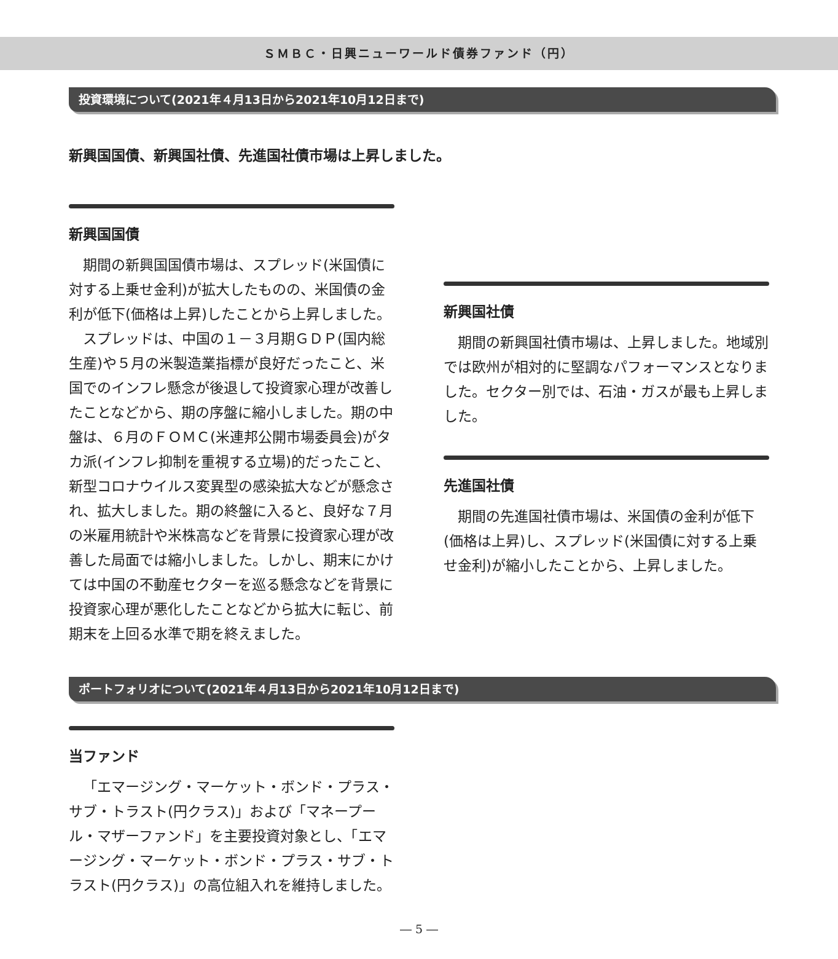ＳＭＢＣ・日興ニューワールド債券ファンド（円）
投資環境について(2021年４月13日から2021年10月12日まで)
新興国国債、新興国社債、先進国社債市場は上昇しました。
新興国国債
期間の新興国国債市場は、スプレッド(米国債に対する上乗せ金利)が拡大したものの、米国債の金利が低下(価格は上昇)したことから上昇しました。
スプレッドは、中国の１－３月期ＧＤＰ(国内総生産)や５月の米製造業指標が良好だったこと、米国でのインフレ懸念が後退して投資家心理が改善したことなどから、期の序盤に縮小しました。期の中盤は、６月のＦＯＭＣ(米連邦公開市場委員会)がタカ派(インフレ抑制を重視する立場)的だったこと、新型コロナウイルス変異型の感染拡大などが懸念され、拡大しました。期の終盤に入ると、良好な７月の米雇用統計や米株高などを背景に投資家心理が改善した局面では縮小しました。しかし、期末にかけては中国の不動産セクターを巡る懸念などを背景に投資家心理が悪化したことなどから拡大に転じ、前期末を上回る水準で期を終えました。
新興国社債
期間の新興国社債市場は、上昇しました。地域別では欧州が相対的に堅調なパフォーマンスとなりました。セクター別では、石油・ガスが最も上昇しました。
先進国社債
期間の先進国社債市場は、米国債の金利が低下(価格は上昇)し、スプレッド(米国債に対する上乗せ金利)が縮小したことから、上昇しました。
ポートフォリオについて(2021年４月13日から2021年10月12日まで)
当ファンド
「エマージング・マーケット・ボンド・プラス・サブ・トラスト(円クラス)」および「マネープール・マザーファンド」を主要投資対象とし、「エマージング・マーケット・ボンド・プラス・サブ・トラスト(円クラス)」の高位組入れを維持しました。
― 5 ―